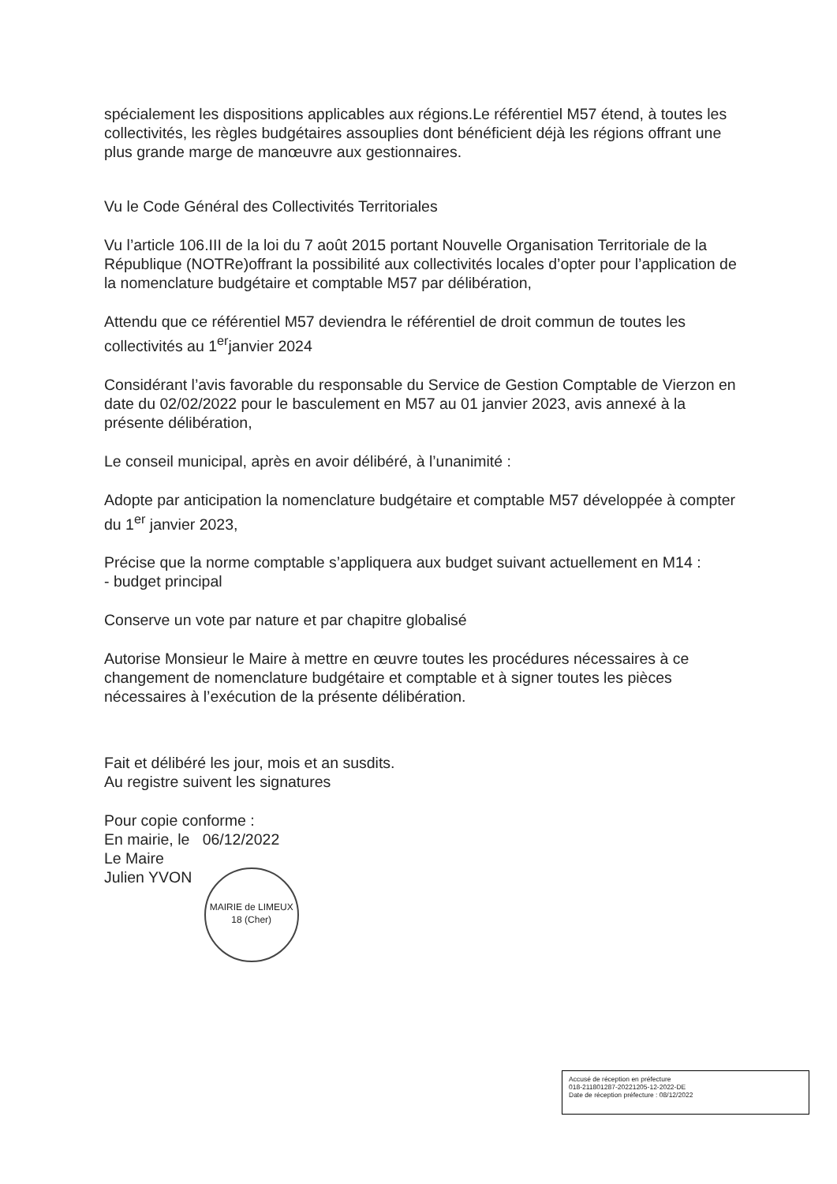spécialement les dispositions applicables aux régions.Le référentiel M57 étend, à toutes les collectivités, les règles budgétaires assouplies dont bénéficient déjà les régions offrant une plus grande marge de manœuvre aux gestionnaires.
Vu le Code Général des Collectivités Territoriales
Vu l’article 106.III de la loi du 7 août 2015 portant Nouvelle Organisation Territoriale de la République (NOTRe)offrant la possibilité aux collectivités locales d’opter pour l’application de la nomenclature budgétaire et comptable M57 par délibération,
Attendu que ce référentiel M57 deviendra le référentiel de droit commun de toutes les collectivités au 1<sup>er</sup>janvier 2024
Considérant l’avis favorable du responsable du Service de Gestion Comptable de Vierzon en date du 02/02/2022 pour le basculement en M57 au 01 janvier 2023, avis annexé à la présente délibération,
Le conseil municipal, après en avoir délibéré, à l’unanimité :
Adopte par anticipation la nomenclature budgétaire et comptable M57 développée à compter du 1<sup>er</sup> janvier 2023,
Précise que la norme comptable s’appliquera aux budget suivant actuellement en M14 :
- budget principal
Conserve un vote par nature et par chapitre globalisé
Autorise Monsieur le Maire à mettre en œuvre toutes les procédures nécessaires à ce changement de nomenclature budgétaire et comptable et à signer toutes les pièces nécessaires à l’exécution de la présente délibération.
Fait et délibéré les jour, mois et an susdits.
Au registre suivent les signatures
Pour copie conforme :
En mairie, le 06/12/2022
Le Maire
Julien YVON MAIRIE de LIMEUX
18 (Cher)
Accusé de réception en préfecture
018-211801287-20221205-12-2022-DE
Date de réception préfecture : 08/12/2022